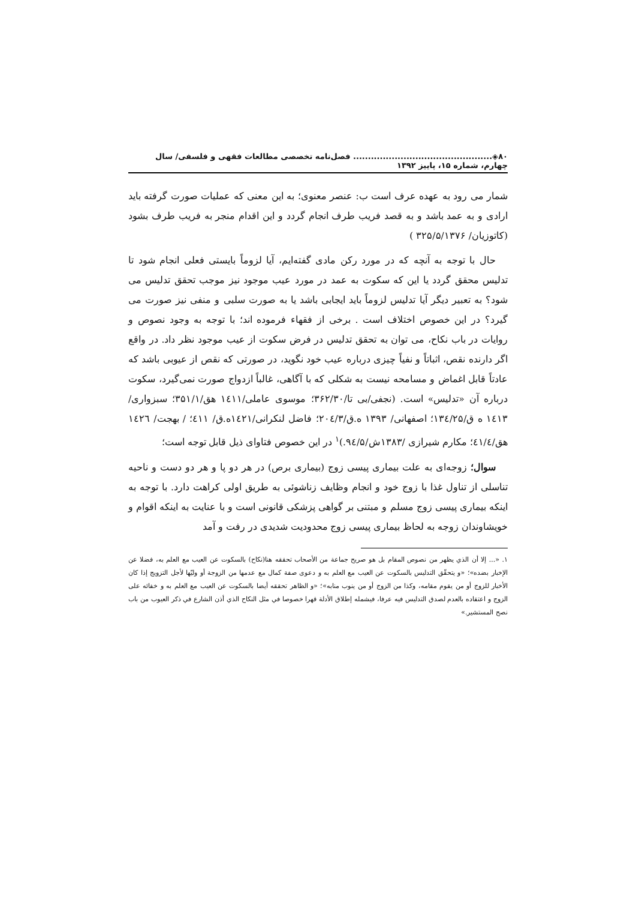۸۰◈............................................... فصل‌نامه تخصصی مطالعات فقهی و فلسفی/ سال چهارم، شماره ۱۵، پاییز ۱۳۹۲
شمار می رود به عهده عرف است ب: عنصر معنوی؛ به این معنی که عملیات صورت گرفته باید ارادی و به عمد باشد و به قصد فریب طرف انجام گردد و این اقدام منجر به فریب طرف بشود (کاتوزیان/ ۳۲۵/۵/۱۳۷۶ )
حال با توجه به آنچه که در مورد رکن مادی گفته‌ایم، آیا لزوماً بایستی فعلی انجام شود تا تدلیس محقق گردد یا این که سکوت به عمد در مورد عیب موجود نیز موجب تحقق تدلیس می شود؟ به تعبیر دیگر آیا تدلیس لزوماً باید ایجابی باشد یا به صورت سلبی و منفی نیز صورت می گیرد؟ در این خصوص اختلاف است . برخی از فقهاء فرموده اند؛ با توجه به وجود نصوص و روایات در باب نکاح، می توان به تحقق تدلیس در فرض سکوت از عیب موجود نظر داد. در واقع اگر دارنده نقص، اثباتاً و نفیاً چیزی درباره عیب خود نگوید، در صورتی که نقص از عیوبی باشد که عادتاً قابل اغماض و مسامحه نیست به شکلی که با آگاهی، غالباً ازدواج صورت نمی‌گیرد، سکوت درباره آن «تدلیس» است. (نجفی/بی تا/۳۶۲/۳۰؛ موسوی عاملی/۱٤۱۱ هق/۳۵۱/۱؛ سبزواری/ ۱٤۱۳ ه ق/۱۳٤/۲۵؛ اصفهانی/ ۱۳۹۳ ه.ق/۲۰٤/۳؛ فاضل لنکرانی/۱٤۲۱ه.ق/ ٤۱۱؛ / بهجت/ ۱٤۲٦ هق/٤۱/٤؛ مکارم شیرازی /۱۳۸۳ش/۹٤/۵.)<sup>۱</sup> در این خصوص فتاوای ذیل قابل توجه است؛
سوال؛ زوجه‌ای به علت بیماری پیسی زوج (بیماری برص) در هر دو پا و هر دو دست و ناحیه تناسلی از تناول غذا با زوج خود و انجام وظایف زناشوئی به طریق اولی کراهت دارد. با توجه به اینکه بیماری پیسی زوج مسلم و مبتنی بر گواهی پزشکی قانونی است و با عنایت به اینکه اقوام و خویشاوندان زوجه به لحاظ بیماری پیسی زوج محدودیت شدیدی در رفت و آمد
۱. «... إلا أن الذي يظهر من نصوص المقام بل هو صريح جماعة من الأصحاب تحققه هنا(نكاح) بالسكوت عن العيب مع العلم به، فضلا عن الإخبار بضده»؛ «و يتحقّق التدليس بالسكوت عن العيب مع العلم به و دعوى صفة كمال مع عدمها من الزوجة أو وليّها لأجل التزويج إذا كان الأخبار للزوج أو من يقوم مقامه، وكذا من الزوج أو من ينوب منابه»؛ «و الظاهر تحققه أيضا بالسكوت عن العيب مع العلم به و خفائه على الزوج و اعتقاده بالعدم لصدق التدليس فيه عرفا، فيشمله إطلاق الأدلة قهرا خصوصا في مثل النكاح الذي أذن الشارع في ذكر العيوب من باب نصح المستشير.»